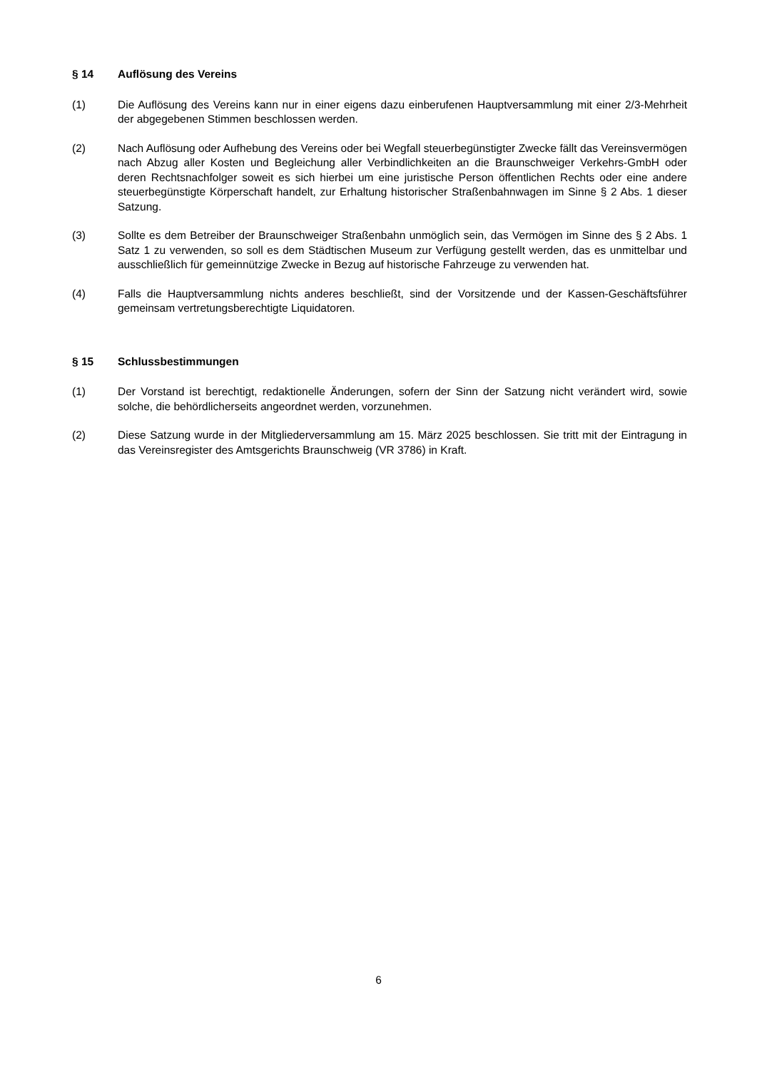§ 14 Auflösung des Vereins
(1) Die Auflösung des Vereins kann nur in einer eigens dazu einberufenen Hauptversammlung mit einer 2/3-Mehrheit der abgegebenen Stimmen beschlossen werden.
(2) Nach Auflösung oder Aufhebung des Vereins oder bei Wegfall steuerbegünstigter Zwecke fällt das Vereinsvermögen nach Abzug aller Kosten und Begleichung aller Verbindlichkeiten an die Braun­schweiger Verkehrs-GmbH oder deren Rechtsnachfolger soweit es sich hierbei um eine juristische Person öffentlichen Rechts oder eine andere steuerbegünstigte Körperschaft handelt, zur Erhaltung historischer Straßenbahnwagen im Sinne § 2 Abs. 1 dieser Satzung.
(3) Sollte es dem Betreiber der Braunschweiger Straßenbahn unmöglich sein, das Vermögen im Sinne des § 2 Abs. 1 Satz 1 zu verwenden, so soll es dem Städtischen Museum zur Verfügung gestellt werden, das es unmittelbar und ausschließlich für gemeinnützige Zwecke in Bezug auf historische Fahrzeuge zu verwenden hat.
(4) Falls die Hauptversammlung nichts anderes beschließt, sind der Vorsitzende und der Kassen-Ge­schäftsführer gemeinsam vertretungsberechtigte Liquidatoren.
§ 15 Schlussbestimmungen
(1) Der Vorstand ist berechtigt, redaktionelle Änderungen, sofern der Sinn der Satzung nicht verändert wird, sowie solche, die behördlicherseits angeordnet werden, vorzunehmen.
(2) Diese Satzung wurde in der Mitgliederversammlung am 15. März 2025 beschlossen. Sie tritt mit der Eintragung in das Vereinsregister des Amtsgerichts Braunschweig (VR 3786) in Kraft.
6